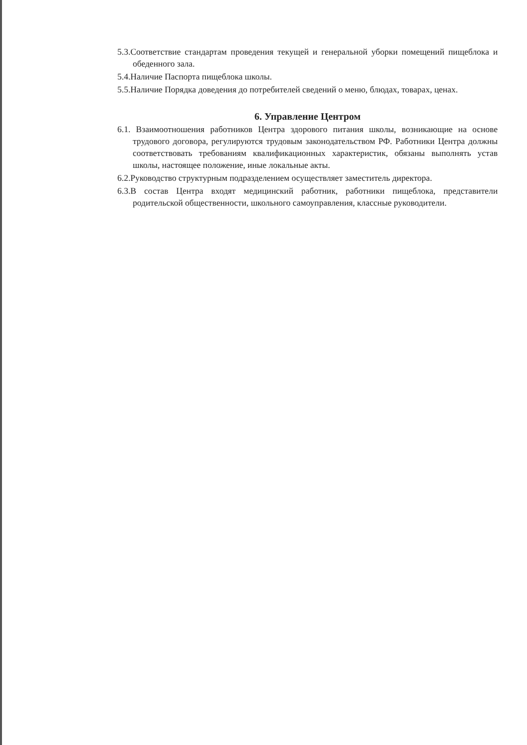5.3.Соответствие стандартам проведения текущей и генеральной уборки помещений пищеблока и обеденного зала.
5.4.Наличие Паспорта пищеблока школы.
5.5.Наличие Порядка доведения до потребителей сведений о меню, блюдах, товарах, ценах.
6. Управление Центром
6.1. Взаимоотношения работников Центра здорового питания школы, возникающие на основе трудового договора, регулируются трудовым законодательством РФ. Работники Центра должны соответствовать требованиям квалификационных характеристик, обязаны выполнять устав школы, настоящее положение, иные локальные акты.
6.2.Руководство структурным подразделением осуществляет заместитель директора.
6.3.В состав Центра входят медицинский работник, работники пищеблока, представители родительской общественности, школьного самоуправления, классные руководители.